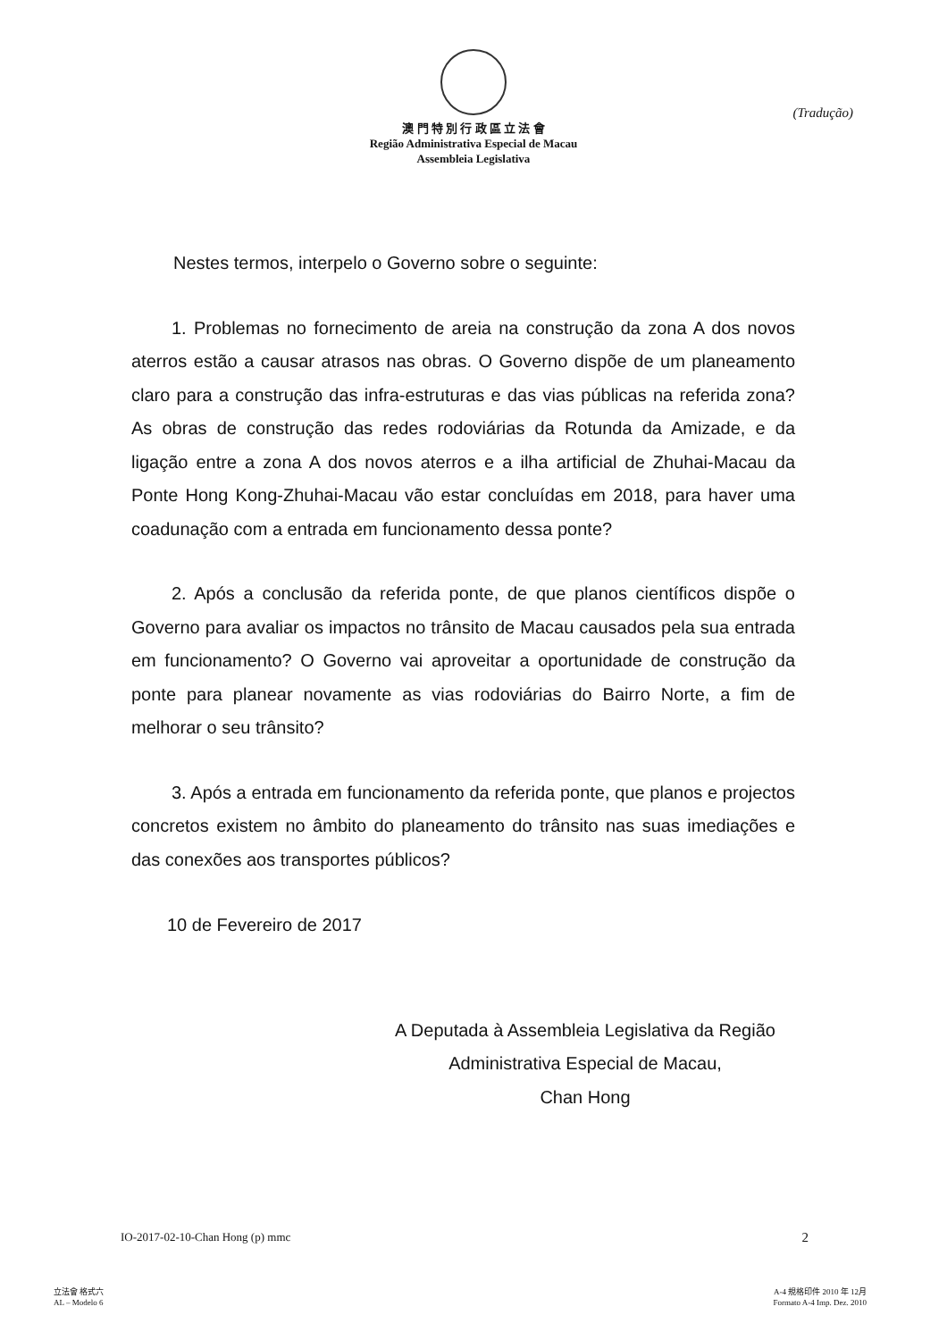澳 門 特 別 行 政 區 立 法 會
Região Administrativa Especial de Macau
Assembleia Legislativa
(Tradução)
Nestes termos, interpelo o Governo sobre o seguinte:
1. Problemas no fornecimento de areia na construção da zona A dos novos aterros estão a causar atrasos nas obras. O Governo dispõe de um planeamento claro para a construção das infra-estruturas e das vias públicas na referida zona? As obras de construção das redes rodoviárias da Rotunda da Amizade, e da ligação entre a zona A dos novos aterros e a ilha artificial de Zhuhai-Macau da Ponte Hong Kong-Zhuhai-Macau vão estar concluídas em 2018, para haver uma coadunação com a entrada em funcionamento dessa ponte?
2. Após a conclusão da referida ponte, de que planos científicos dispõe o Governo para avaliar os impactos no trânsito de Macau causados pela sua entrada em funcionamento? O Governo vai aproveitar a oportunidade de construção da ponte para planear novamente as vias rodoviárias do Bairro Norte, a fim de melhorar o seu trânsito?
3. Após a entrada em funcionamento da referida ponte, que planos e projectos concretos existem no âmbito do planeamento do trânsito nas suas imediações e das conexões aos transportes públicos?
10 de Fevereiro de 2017
A Deputada à Assembleia Legislativa da Região
Administrativa Especial de Macau,
Chan Hong
IO-2017-02-10-Chan Hong (p) mmc 2
立法會 格式六
AL – Modelo 6
A-4 規格印件 2010 年 12月
Formato A-4 Imp. Dez. 2010